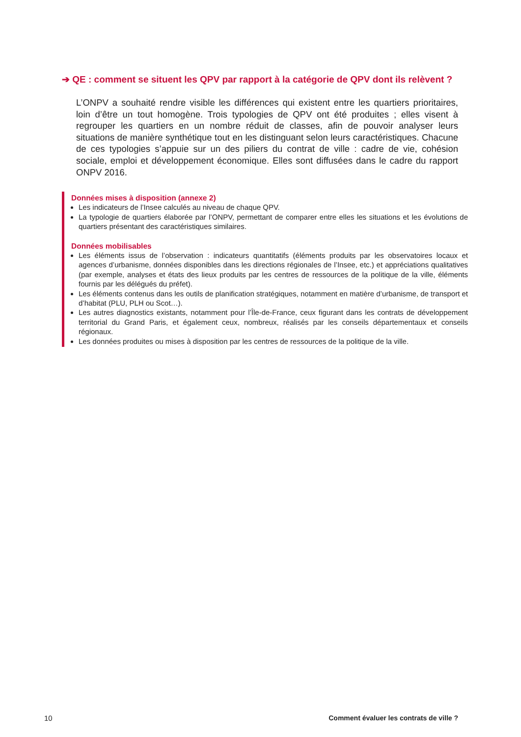➔ QE : comment se situent les QPV par rapport à la catégorie de QPV dont ils relèvent ?
L’ONPV a souhaité rendre visible les différences qui existent entre les quartiers prioritaires, loin d’être un tout homogène. Trois typologies de QPV ont été produites ; elles visent à regrouper les quartiers en un nombre réduit de classes, afin de pouvoir analyser leurs situations de manière synthétique tout en les distinguant selon leurs caractéristiques. Chacune de ces typologies s’appuie sur un des piliers du contrat de ville : cadre de vie, cohésion sociale, emploi et développement économique. Elles sont diffusées dans le cadre du rapport ONPV 2016.
Données mises à disposition (annexe 2)
Les indicateurs de l’Insee calculés au niveau de chaque QPV.
La typologie de quartiers élaborée par l’ONPV, permettant de comparer entre elles les situations et les évolutions de quartiers présentant des caractéristiques similaires.
Données mobilisables
Les éléments issus de l’observation : indicateurs quantitatifs (éléments produits par les observatoires locaux et agences d’urbanisme, données disponibles dans les directions régionales de l’Insee, etc.) et appréciations qualitatives (par exemple, analyses et états des lieux produits par les centres de ressources de la politique de la ville, éléments fournis par les délégués du préfet).
Les éléments contenus dans les outils de planification stratégiques, notamment en matière d’urbanisme, de transport et d’habitat (PLU, PLH ou Scot…).
Les autres diagnostics existants, notamment pour l’Île-de-France, ceux figurant dans les contrats de développement territorial du Grand Paris, et également ceux, nombreux, réalisés par les conseils départementaux et conseils régionaux.
Les données produites ou mises à disposition par les centres de ressources de la politique de la ville.
10
Comment évaluer les contrats de ville ?